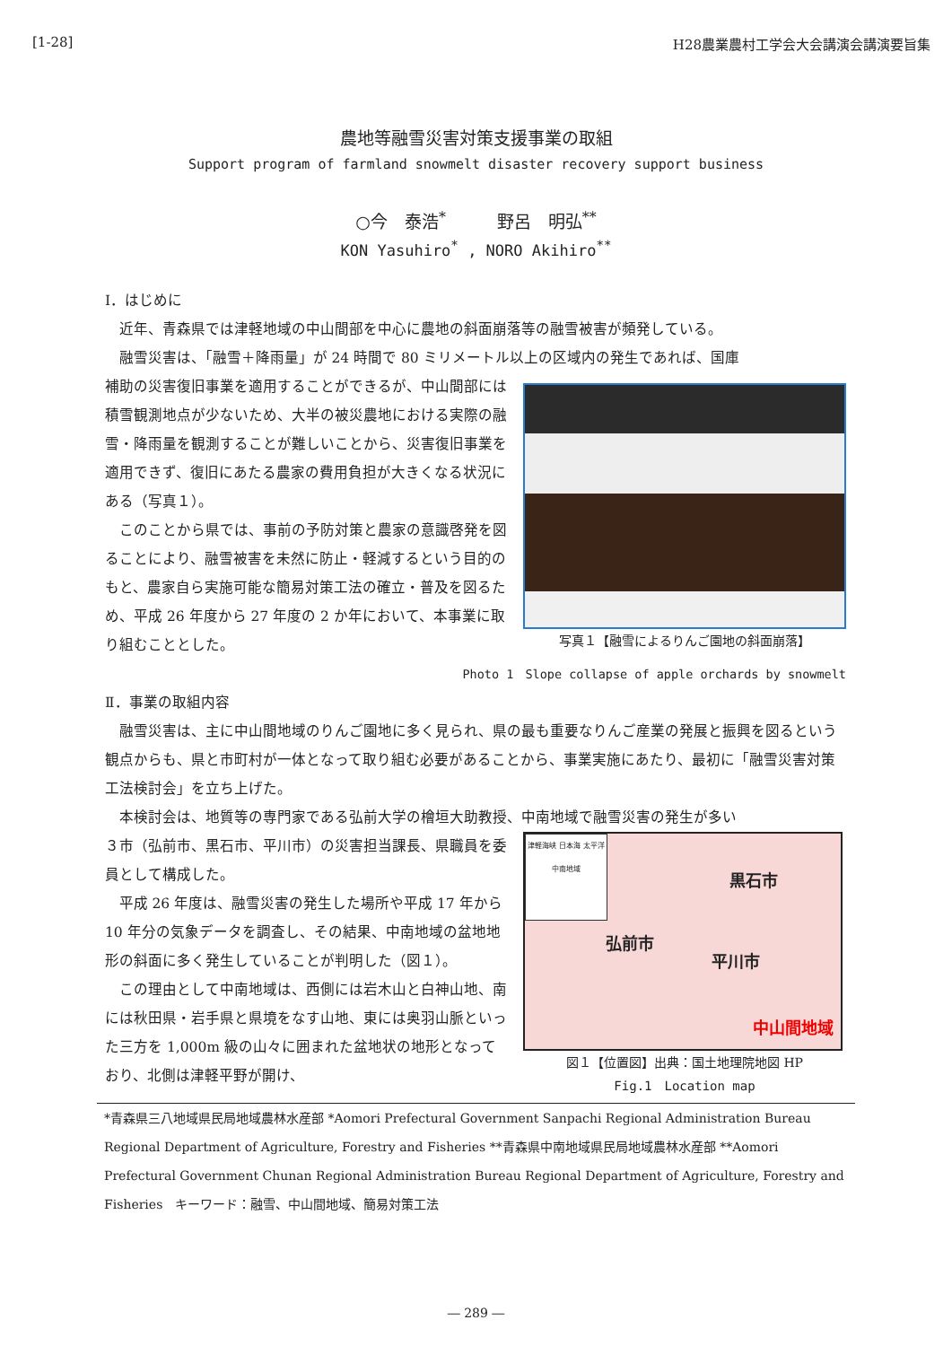[1-28] H28農業農村工学会大会講演会講演要旨集
農地等融雪災害対策支援事業の取組
Support program of farmland snowmelt disaster recovery support business
○今　泰浩<sup>*</sup>　　　野呂　明弘<sup>**</sup>
KON Yasuhiro<sup>*</sup> , NORO Akihiro<sup>**</sup>
Ⅰ．はじめに
近年、青森県では津軽地域の中山間部を中心に農地の斜面崩落等の融雪被害が頻発している。
融雪災害は、「融雪＋降雨量」が 24 時間で 80 ミリメートル以上の区域内の発生であれば、国庫
補助の災害復旧事業を適用することができるが、中山間部には積雪観測地点が少ないため、大半の被災農地における実際の融雪・降雨量を観測することが難しいことから、災害復旧事業を適用できず、復旧にあたる農家の費用負担が大きくなる状況にある（写真１）。
このことから県では、事前の予防対策と農家の意識啓発を図ることにより、融雪被害を未然に防止・軽減するという目的のもと、農家自ら実施可能な簡易対策工法の確立・普及を図るため、平成 26 年度から 27 年度の 2 か年において、本事業に取り組むこととした。
写真１【融雪によるりんご園地の斜面崩落】
Photo 1　Slope collapse of apple orchards by snowmelt
Ⅱ．事業の取組内容
融雪災害は、主に中山間地域のりんご園地に多く見られ、県の最も重要なりんご産業の発展と振興を図るという観点からも、県と市町村が一体となって取り組む必要があることから、事業実施にあたり、最初に「融雪災害対策工法検討会」を立ち上げた。
本検討会は、地質等の専門家である弘前大学の檜垣大助教授、中南地域で融雪災害の発生が多い
３市（弘前市、黒石市、平川市）の災害担当課長、県職員を委員として構成した。
平成 26 年度は、融雪災害の発生した場所や平成 17 年から 10 年分の気象データを調査し、その結果、中南地域の盆地地形の斜面に多く発生していることが判明した（図１）。
この理由として中南地域は、西側には岩木山と白神山地、南には秋田県・岩手県と県境をなす山地、東には奥羽山脈といった三方を 1,000m 級の山々に囲まれた盆地状の地形となっており、北側は津軽平野が開け、
津軽海峡 日本海 太平洋 中南地域
弘前市
黒石市
平川市
中山間地域
図１【位置図】出典：国土地理院地図 HP
Fig.1　Location map
*青森県三八地域県民局地域農林水産部 *Aomori Prefectural Government Sanpachi Regional Administration Bureau Regional Department of Agriculture, Forestry and Fisheries **青森県中南地域県民局地域農林水産部 **Aomori Prefectural Government Chunan Regional Administration Bureau Regional Department of Agriculture, Forestry and Fisheries　キーワード：融雪、中山間地域、簡易対策工法
― 289 ―